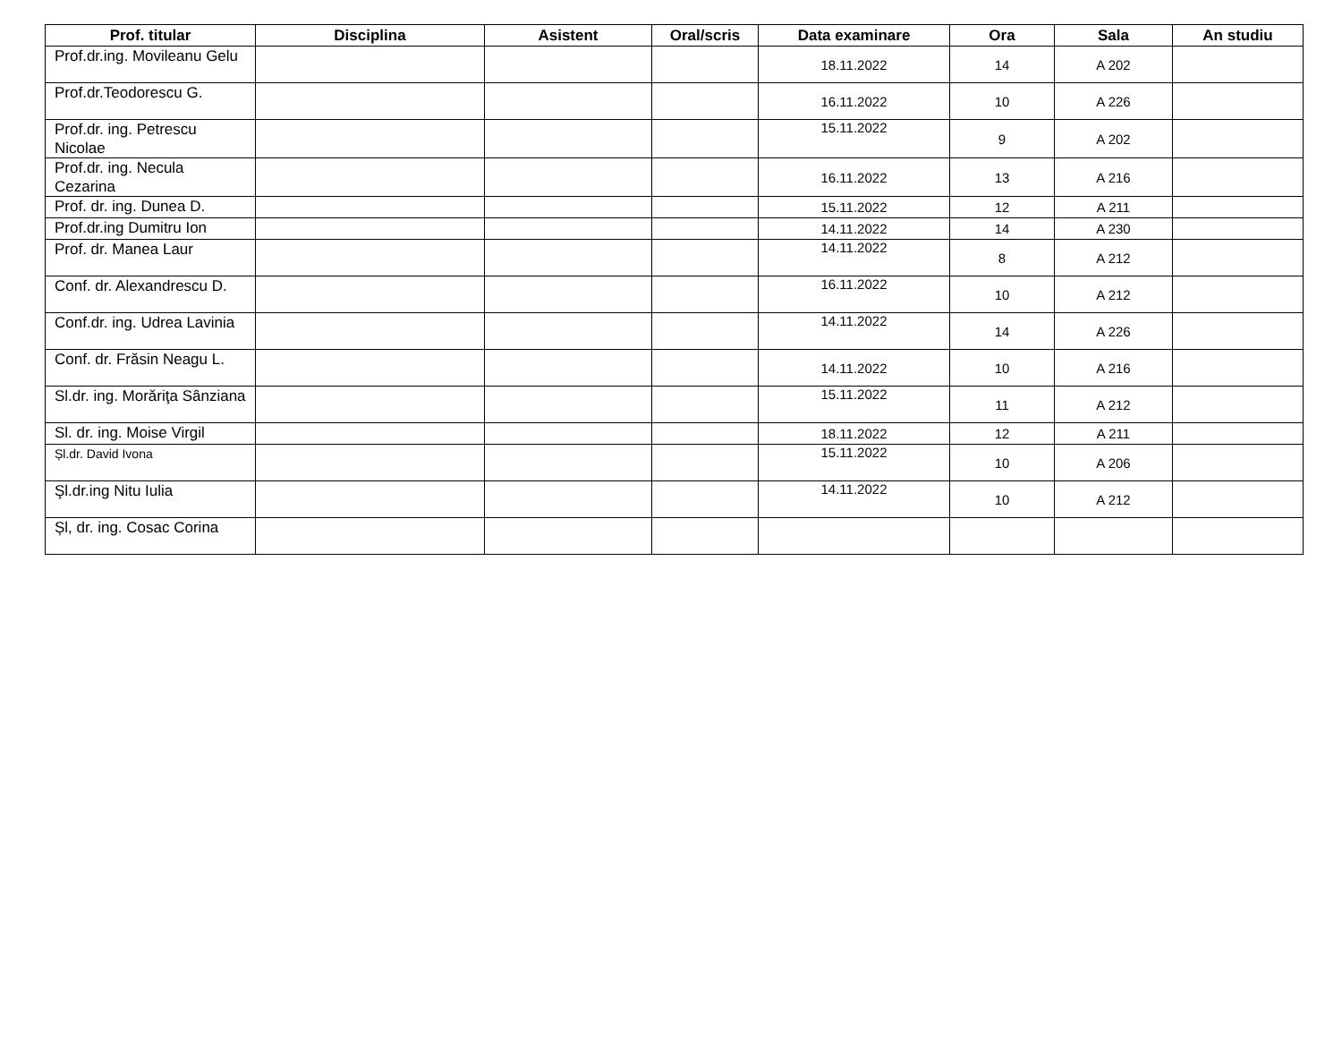| Prof. titular | Disciplina | Asistent | Oral/scris | Data examinare | Ora | Sala | An studiu |
| --- | --- | --- | --- | --- | --- | --- | --- |
| Prof.dr.ing. Movileanu Gelu | | | | 18.11.2022 | 14 | A 202 | |
| Prof.dr.Teodorescu G. | | | | 16.11.2022 | 10 | A 226 | |
| Prof.dr. ing. Petrescu Nicolae | | | | 15.11.2022 | 9 | A 202 | |
| Prof.dr. ing. Necula Cezarina | | | | 16.11.2022 | 13 | A 216 | |
| Prof. dr. ing. Dunea D. | | | | 15.11.2022 | 12 | A 211 | |
| Prof.dr.ing Dumitru Ion | | | | 14.11.2022 | 14 | A 230 | |
| Prof. dr. Manea Laur | | | | 14.11.2022 | 8 | A 212 | |
| Conf. dr. Alexandrescu D. | | | | 16.11.2022 | 10 | A 212 | |
| Conf.dr. ing. Udrea Lavinia | | | | 14.11.2022 | 14 | A 226 | |
| Conf. dr. Frăsin Neagu L. | | | | 14.11.2022 | 10 | A 216 | |
| Sl.dr. ing. Morăriţa Sânziana | | | | 15.11.2022 | 11 | A 212 | |
| Sl. dr. ing. Moise Virgil | | | | 18.11.2022 | 12 | A 211 | |
| Șl.dr. David Ivona | | | | 15.11.2022 | 10 | A 206 | |
| Şl.dr.ing Nitu Iulia | | | | 14.11.2022 | 10 | A 212 | |
| Șl, dr. ing. Cosac Corina | | | | | | | |